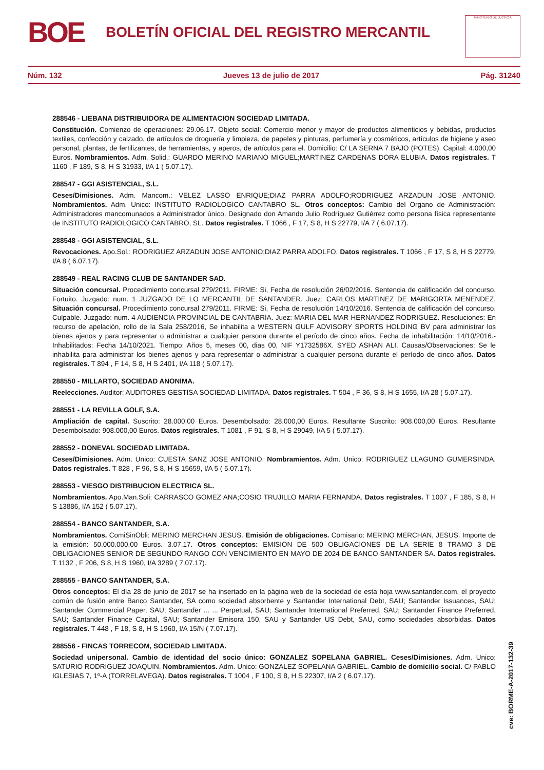BOE BOLETÍN OFICIAL DEL REGISTRO MERCANTIL
MINISTERIO DE JUSTICIA
Núm. 132 Jueves 13 de julio de 2017 Pág. 31240
288546 - LIEBANA DISTRIBUIDORA DE ALIMENTACION SOCIEDAD LIMITADA.
Constitución. Comienzo de operaciones: 29.06.17. Objeto social: Comercio menor y mayor de productos alimenticios y bebidas, productos textiles, confección y calzado, de artículos de droguería y limpieza, de papeles y pinturas, perfumería y cosméticos, artículos de higiene y aseo personal, plantas, de fertilizantes, de herramientas, y aperos, de artículos para el. Domicilio: C/ LA SERNA 7 BAJO (POTES). Capital: 4.000,00 Euros. Nombramientos. Adm. Solid.: GUARDO MERINO MARIANO MIGUEL;MARTINEZ CARDENAS DORA ELUBIA. Datos registrales. T 1160 , F 189, S 8, H S 31933, I/A 1 ( 5.07.17).
288547 - GGI ASISTENCIAL, S.L.
Ceses/Dimisiones. Adm. Mancom.: VELEZ LASSO ENRIQUE;DIAZ PARRA ADOLFO;RODRIGUEZ ARZADUN JOSE ANTONIO. Nombramientos. Adm. Unico: INSTITUTO RADIOLOGICO CANTABRO SL. Otros conceptos: Cambio del Organo de Administración: Administradores mancomunados a Administrador único. Designado don Amando Julio Rodríguez Gutiérrez como persona física representante de INSTITUTO RADIOLOGICO CANTABRO, SL. Datos registrales. T 1066 , F 17, S 8, H S 22779, I/A 7 ( 6.07.17).
288548 - GGI ASISTENCIAL, S.L.
Revocaciones. Apo.Sol.: RODRIGUEZ ARZADUN JOSE ANTONIO;DIAZ PARRA ADOLFO. Datos registrales. T 1066 , F 17, S 8, H S 22779, I/A 8 ( 6.07.17).
288549 - REAL RACING CLUB DE SANTANDER SAD.
Situación concursal. Procedimiento concursal 279/2011. FIRME: Si, Fecha de resolución 26/02/2016. Sentencia de calificación del concurso. Fortuito. Juzgado: num. 1 JUZGADO DE LO MERCANTIL DE SANTANDER. Juez: CARLOS MARTINEZ DE MARIGORTA MENENDEZ. Situación concursal. Procedimiento concursal 279/2011. FIRME: Si, Fecha de resolución 14/10/2016. Sentencia de calificación del concurso. Culpable. Juzgado: num. 4 AUDIENCIA PROVINCIAL DE CANTABRIA. Juez: MARIA DEL MAR HERNANDEZ RODRIGUEZ. Resoluciones: En recurso de apelación, rollo de la Sala 258/2016, Se inhabilita a WESTERN GULF ADVISORY SPORTS HOLDING BV para administrar los bienes ajenos y para representar o administrar a cualquier persona durante el período de cinco años. Fecha de inhabilitación: 14/10/2016.- Inhabilitados: Fecha 14/10/2021. Tiempo: Años 5, meses 00, dias 00, NIF Y1732586X. SYED ASHAN ALI. Causas/Observaciones: Se le inhabilita para administrar los bienes ajenos y para representar o administrar a cualquier persona durante el período de cinco años. Datos registrales. T 894 , F 14, S 8, H S 2401, I/A 118 ( 5.07.17).
288550 - MILLARTO, SOCIEDAD ANONIMA.
Reelecciones. Auditor: AUDITORES GESTISA SOCIEDAD LIMITADA. Datos registrales. T 504 , F 36, S 8, H S 1655, I/A 28 ( 5.07.17).
288551 - LA REVILLA GOLF, S.A.
Ampliación de capital. Suscrito: 28.000,00 Euros. Desembolsado: 28.000,00 Euros. Resultante Suscrito: 908.000,00 Euros. Resultante Desembolsado: 908.000,00 Euros. Datos registrales. T 1081 , F 91, S 8, H S 29049, I/A 5 ( 5.07.17).
288552 - DONEVAL SOCIEDAD LIMITADA.
Ceses/Dimisiones. Adm. Unico: CUESTA SANZ JOSE ANTONIO. Nombramientos. Adm. Unico: RODRIGUEZ LLAGUNO GUMERSINDA. Datos registrales. T 828 , F 96, S 8, H S 15659, I/A 5 ( 5.07.17).
288553 - VIESGO DISTRIBUCION ELECTRICA SL.
Nombramientos. Apo.Man.Soli: CARRASCO GOMEZ ANA;COSIO TRUJILLO MARIA FERNANDA. Datos registrales. T 1007 , F 185, S 8, H S 13886, I/A 152 ( 5.07.17).
288554 - BANCO SANTANDER, S.A.
Nombramientos. ComiSinObli: MERINO MERCHAN JESUS. Emisión de obligaciones. Comisario: MERINO MERCHAN, JESUS. Importe de la emisión: 50.000.000,00 Euros. 3.07.17. Otros conceptos: EMISION DE 500 OBLIGACIONES DE LA SERIE 8 TRAMO 3 DE OBLIGACIONES SENIOR DE SEGUNDO RANGO CON VENCIMIENTO EN MAYO DE 2024 DE BANCO SANTANDER SA. Datos registrales. T 1132 , F 206, S 8, H S 1960, I/A 3289 ( 7.07.17).
288555 - BANCO SANTANDER, S.A.
Otros conceptos: El día 28 de junio de 2017 se ha insertado en la página web de la sociedad de esta hoja www.santander.com, el proyecto común de fusión entre Banco Santander, SA como sociedad absorbente y Santander International Debt, SAU; Santander Issuances, SAU; Santander Commercial Paper, SAU; Santander ... ... Perpetual, SAU; Santander International Preferred, SAU; Santander Finance Preferred, SAU; Santander Finance Capital, SAU; Santander Emisora 150, SAU y Santander US Debt, SAU, como sociedades absorbidas. Datos registrales. T 448 , F 18, S 8, H S 1960, I/A 15/N ( 7.07.17).
288556 - FINCAS TORRECOM, SOCIEDAD LIMITADA.
Sociedad unipersonal. Cambio de identidad del socio único: GONZALEZ SOPELANA GABRIEL. Ceses/Dimisiones. Adm. Unico: SATURIO RODRIGUEZ JOAQUIN. Nombramientos. Adm. Unico: GONZALEZ SOPELANA GABRIEL. Cambio de domicilio social. C/ PABLO IGLESIAS 7, 1º-A (TORRELAVEGA). Datos registrales. T 1004 , F 100, S 8, H S 22307, I/A 2 ( 6.07.17).
cve: BORME-A-2017-132-39